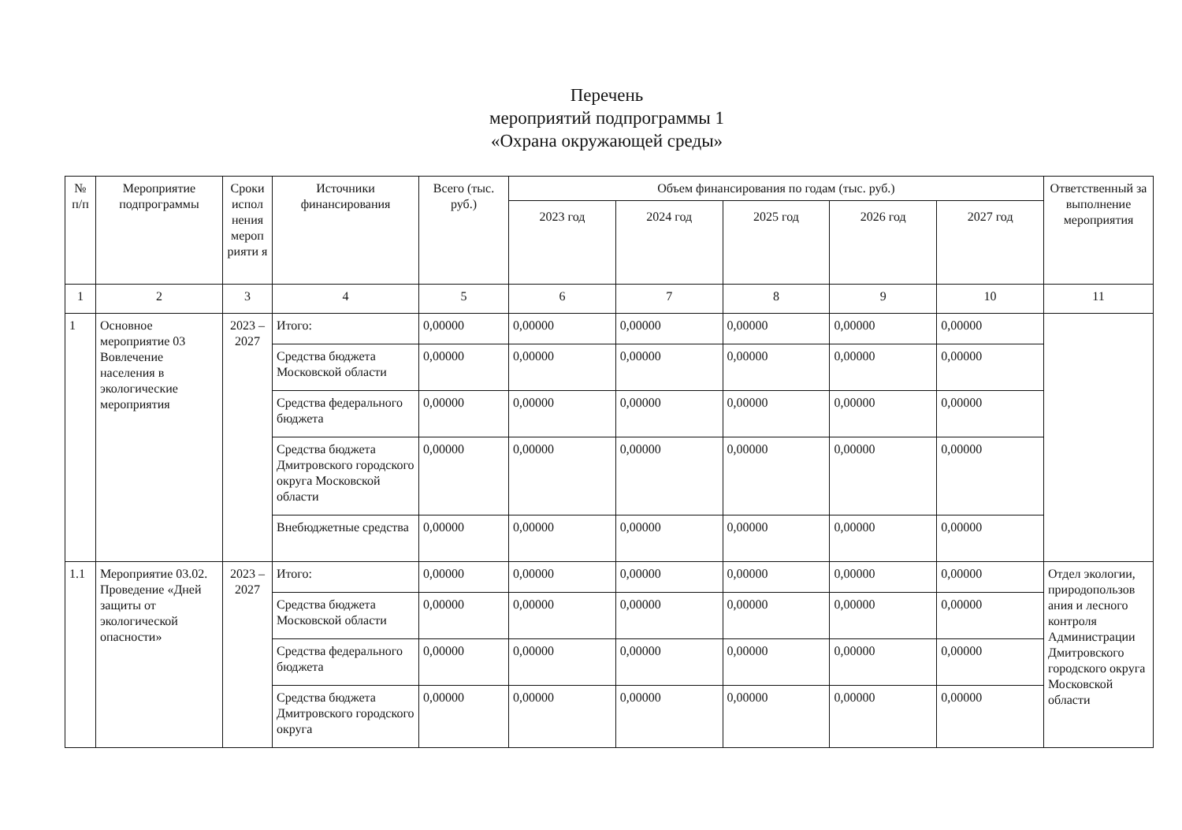Перечень
мероприятий подпрограммы 1
«Охрана окружающей среды»
| № п/п | Мероприятие подпрограммы | Сроки испол нения мероп рияти я | Источники финансирования | Всего (тыс. руб.) | Объем финансирования по годам (тыс. руб.) | | | | | Ответственный за выполнение мероприятия |
| --- | --- | --- | --- | --- | --- | --- | --- | --- | --- | --- |
| | | | | | 2023 год | 2024 год | 2025 год | 2026 год | 2027 год | |
| 1 | 2 | 3 | 4 | 5 | 6 | 7 | 8 | 9 | 10 | 11 |
| 1 | Основное мероприятие 03 Вовлечение населения в экологические мероприятия | 2023 – 2027 | Итого: | 0,00000 | 0,00000 | 0,00000 | 0,00000 | 0,00000 | 0,00000 | |
| | | | Средства бюджета Московской области | 0,00000 | 0,00000 | 0,00000 | 0,00000 | 0,00000 | 0,00000 | |
| | | | Средства федерального бюджета | 0,00000 | 0,00000 | 0,00000 | 0,00000 | 0,00000 | 0,00000 | |
| | | | Средства бюджета Дмитровского городского округа Московской области | 0,00000 | 0,00000 | 0,00000 | 0,00000 | 0,00000 | 0,00000 | |
| | | | Внебюджетные средства | 0,00000 | 0,00000 | 0,00000 | 0,00000 | 0,00000 | 0,00000 | |
| 1.1 | Мероприятие 03.02. Проведение «Дней защиты от экологической опасности» | 2023 – 2027 | Итого: | 0,00000 | 0,00000 | 0,00000 | 0,00000 | 0,00000 | 0,00000 | Отдел экологии, природопользов ания и лесного контроля Администрации Дмитровского городского округа Московской области |
| | | | Средства бюджета Московской области | 0,00000 | 0,00000 | 0,00000 | 0,00000 | 0,00000 | 0,00000 | |
| | | | Средства федерального бюджета | 0,00000 | 0,00000 | 0,00000 | 0,00000 | 0,00000 | 0,00000 | |
| | | | Средства бюджета Дмитровского городского округа | 0,00000 | 0,00000 | 0,00000 | 0,00000 | 0,00000 | 0,00000 | |